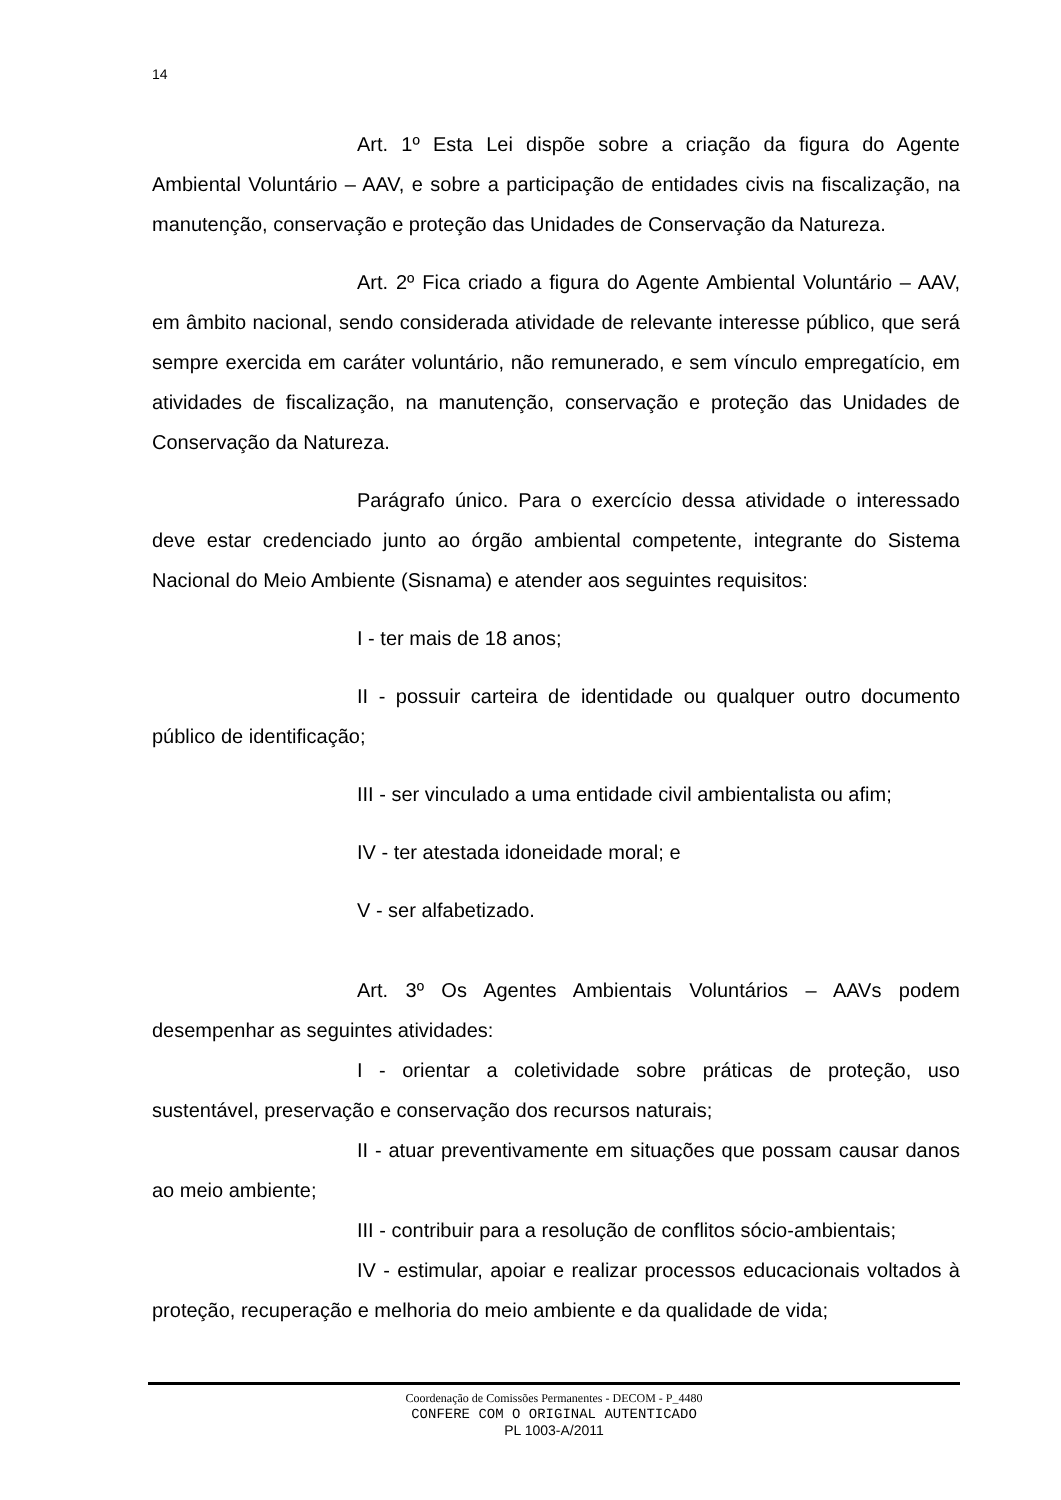14
Art. 1º Esta Lei dispõe sobre a criação da figura do Agente Ambiental Voluntário – AAV, e sobre a participação de entidades civis na fiscalização, na manutenção, conservação e proteção das Unidades de Conservação da Natureza.
Art. 2º Fica criado a figura do Agente Ambiental Voluntário – AAV, em âmbito nacional, sendo considerada atividade de relevante interesse público, que será sempre exercida em caráter voluntário, não remunerado, e sem vínculo empregatício, em atividades de fiscalização, na manutenção, conservação e proteção das Unidades de Conservação da Natureza.
Parágrafo único. Para o exercício dessa atividade o interessado deve estar credenciado junto ao órgão ambiental competente, integrante do Sistema Nacional do Meio Ambiente (Sisnama) e atender aos seguintes requisitos:
I - ter mais de 18 anos;
II - possuir carteira de identidade ou qualquer outro documento público de identificação;
III - ser vinculado a uma entidade civil ambientalista ou afim;
IV - ter atestada idoneidade moral; e
V - ser alfabetizado.
Art. 3º Os Agentes Ambientais Voluntários – AAVs podem desempenhar as seguintes atividades:
I - orientar a coletividade sobre práticas de proteção, uso sustentável, preservação e conservação dos recursos naturais;
II - atuar preventivamente em situações que possam causar danos ao meio ambiente;
III - contribuir para a resolução de conflitos sócio-ambientais;
IV - estimular, apoiar e realizar processos educacionais voltados à proteção, recuperação e melhoria do meio ambiente e da qualidade de vida;
Coordenação de Comissões Permanentes - DECOM - P_4480
CONFERE COM O ORIGINAL AUTENTICADO
PL 1003-A/2011